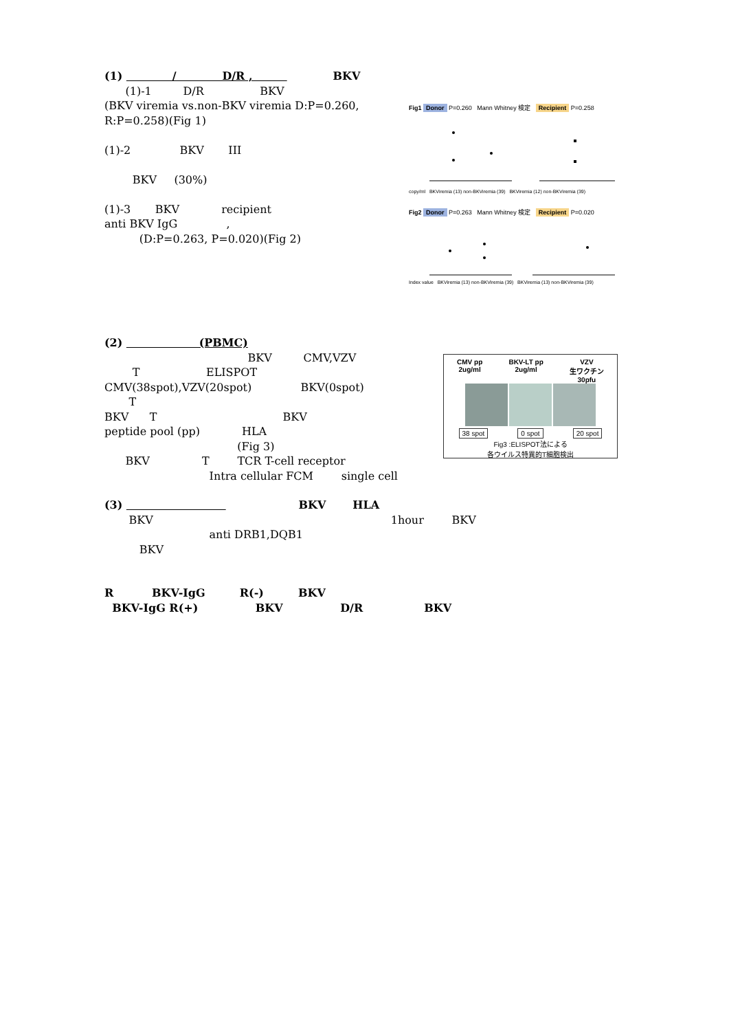(1) / D/R , BKV
(1)-1 D/R BKV
(BKV viremia vs.non-BKV viremia D:P=0.260, R:P=0.258)(Fig 1)
(1)-2 BKV III
BKV (30%)
(1)-3 BKV recipient
anti BKV IgG ,
(D:P=0.263, P=0.020)(Fig 2)
Fig1 Donor P=0.260 Mann Whitney 検定 Recipient P=0.258
copy/ml BKViremia (13) non-BKViremia (39) BKViremia (12) non-BKViremia (39)
Fig2 Donor P=0.263 Mann Whitney 検定 Recipient P=0.020
Index value BKViremia (13) non-BKViremia (39) BKViremia (13) non-BKViremia (39)
(2) (PBMC)
BKV CMV,VZV
T ELISPOT
CMV(38spot),VZV(20spot) BKV(0spot)
T
BKV T BKV
peptide pool (pp) HLA
(Fig 3)
BKV T TCR T-cell receptor
Intra cellular FCM single cell
CMV pp
2ug/ml BKV-LT pp
2ug/ml VZV
生ワクチン
30pfu
38 spot 0 spot 20 spot
Fig3 :ELISPOT法による
各ウイルス特異的T細胞検出
(3) BKV HLA
BKV 1hour BKV
anti DRB1,DQB1
BKV
R BKV-IgG R(-) BKV
BKV-IgG R(+) BKV D/R BKV